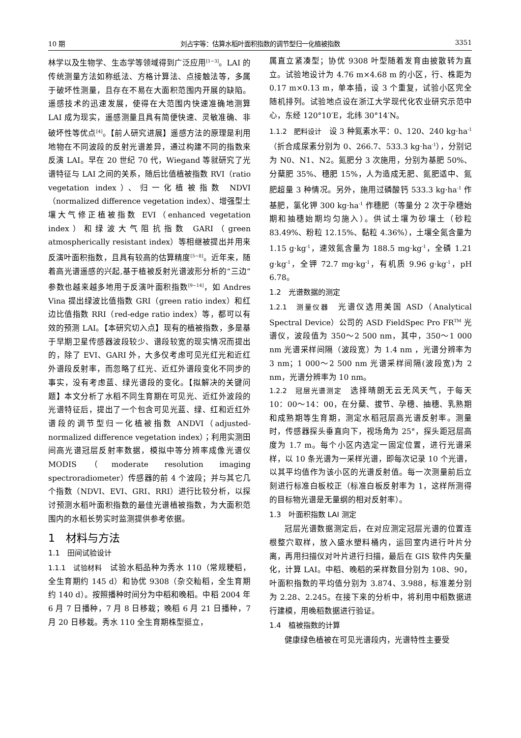10 期 刘占宇等：估算水稻叶面积指数的调节型归一化植被指数 3351
林学以及生物学、生态学等领域得到广泛应用<sup>[1~3]</sup>。LAI 的传统测量方法如称纸法、方格计算法、点接触法等，多属于破坏性测量，且存在不易在大面积范围内开展的缺陷。遥感技术的迅速发展，使得在大范围内快速准确地测算 LAI 成为现实，遥感测量且具有简便快速、灵敏准确、非破坏性等优点<sup>[4]</sup>。【前人研究进展】遥感方法的原理是利用地物在不同波段的反射光谱差异，通过构建不同的指数来反演 LAI。早在 20 世纪 70 代，Wiegand 等就研究了光谱特征与 LAI 之间的关系，随后比值植被指数 RVI（ratio vegetation index）、归一化植被指数 NDVI（normalized difference vegetation index）、增强型土壤大气修正植被指数 EVI（enhanced vegetation index）和绿波大气阻抗指数 GARI（green atmospherically resistant index）等相继被提出并用来反演叶面积指数，且具有较高的估算精度<sup>[5~8]</sup>。近年来，随着高光谱遥感的兴起,基于植被反射光谱波形分析的“三边”参数也越来越多地用于反演叶面积指数<sup>[9~14]</sup>，如 Andres Vina 提出绿波比值指数 GRI（green ratio index）和红边比值指数 RRI（red-edge ratio index）等，都可以有效的预测 LAI。【本研究切入点】现有的植被指数，多是基于早期卫星传感器波段较少、谱段较宽的现实情况而提出的，除了 EVI、GARI 外，大多仅考虑可见光红光和近红外谱段反射率，而忽略了红光、近红外谱段变化不同步的事实，没有考虑蓝、绿光谱段的变化。【拟解决的关键问题】本文分析了水稻不同生育期在可见光、近红外波段的光谱特征后，提出了一个包含可见光蓝、绿、红和近红外谱段的调节型归一化植被指数 ANDVI（adjusted-normalized difference vegetation index）；利用实测田间高光谱冠层反射率数据，模拟中等分辨率成像光谱仪 MODIS（moderate resolution imaging spectroradiometer）传感器的前 4 个波段；并与其它几个指数（NDVI、EVI、GRI、RRI）进行比较分析，以探讨预测水稻叶面积指数的最佳光谱植被指数，为大面积范围内的水稻长势实时监测提供参考依据。
1　材料与方法
1.1　田间试验设计
1.1.1　试验材料　试验水稻品种为秀水 110（常规粳稻，全生育期约 145 d）和协优 9308（杂交籼稻，全生育期约 140 d）。按照播种时间分为中稻和晚稻。中稻 2004 年 6 月 7 日播种，7 月 8 日移栽；晚稻 6 月 21 日播种，7 月 20 日移栽。秀水 110 全生育期株型挺立，
属直立紧凑型；协优 9308 叶型随着发育由披散转为直立。试验地设计为 4.76 m×4.68 m 的小区，行、株距为 0.17 m×0.13 m，单本插，设 3 个重复，试验小区完全随机排列。试验地点设在浙江大学现代化农业研究示范中心，东经 120°10′E，北纬 30°14′N。
1.1.2　肥料设计　设 3 种氮素水平：0、120、240 kg·ha<sup>-1</sup>（折合成尿素分别为 0、266.7、533.3 kg·ha<sup>-1</sup>），分别记为 N0、N1、N2。氮肥分 3 次施用，分别为基肥 50%、分蘖肥 35%、穗肥 15%，人为造成无肥、氮肥适中、氮肥超量 3 种情况。另外，施用过磷酸钙 533.3 kg·ha<sup>-1</sup> 作基肥，氯化钾 300 kg·ha<sup>-1</sup> 作穗肥（等量分 2 次于孕穗始期和抽穗始期均匀施入）。供试土壤为砂壤土（砂粒 83.49%、粉粒 12.15%、黏粒 4.36%），土壤全氮含量为 1.15 g·kg<sup>-1</sup>，速效氮含量为 188.5 mg·kg<sup>-1</sup>，全磷 1.21 g·kg<sup>-1</sup>，全钾 72.7 mg·kg<sup>-1</sup>，有机质 9.96 g·kg<sup>-1</sup>，pH 6.78。
1.2　光谱数据的测定
1.2.1　测量仪器　光谱仪选用美国 ASD（Analytical Spectral Device）公司的 ASD FieldSpec Pro FR<sup>TM</sup> 光谱仪，波段值为 350～2 500 nm，其中，350～1 000 nm 光谱采样间隔（波段宽）为 1.4 nm ，光谱分辨率为 3 nm；1 000～2 500 nm 光谱采样间隔(波段宽)为 2 nm，光谱分辨率为 10 nm。
1.2.2　冠层光谱测定　选择晴朗无云无风天气，于每天 10：00～14：00，在分蘖、拔节、孕穗、抽穗、乳熟期和成熟期等生育期，测定水稻冠层高光谱反射率。测量时，传感器探头垂直向下，视场角为 25°，探头距冠层高度为 1.7 m。每个小区内选定一固定位置，进行光谱采样，以 10 条光谱为一采样光谱，即每次记录 10 个光谱，以其平均值作为该小区的光谱反射值。每一次测量前后立刻进行标准白板校正（标准白板反射率为 1，这样所测得的目标物光谱是无量纲的相对反射率）。
1.3　叶面积指数 LAI 测定
冠层光谱数据测定后，在对应测定冠层光谱的位置连根整穴取样，放入盛水塑料桶内，运回室内进行叶片分离，再用扫描仪对叶片进行扫描，最后在 GIS 软件内矢量化，计算 LAI。中稻、晚稻的采样数目分别为 108、90，叶面积指数的平均值分别为 3.874、3.988，标准差分别为 2.28、2.245。在接下来的分析中，将利用中稻数据进行建模，用晚稻数据进行验证。
1.4　植被指数的计算
健康绿色植被在可见光谱段内，光谱特性主要受